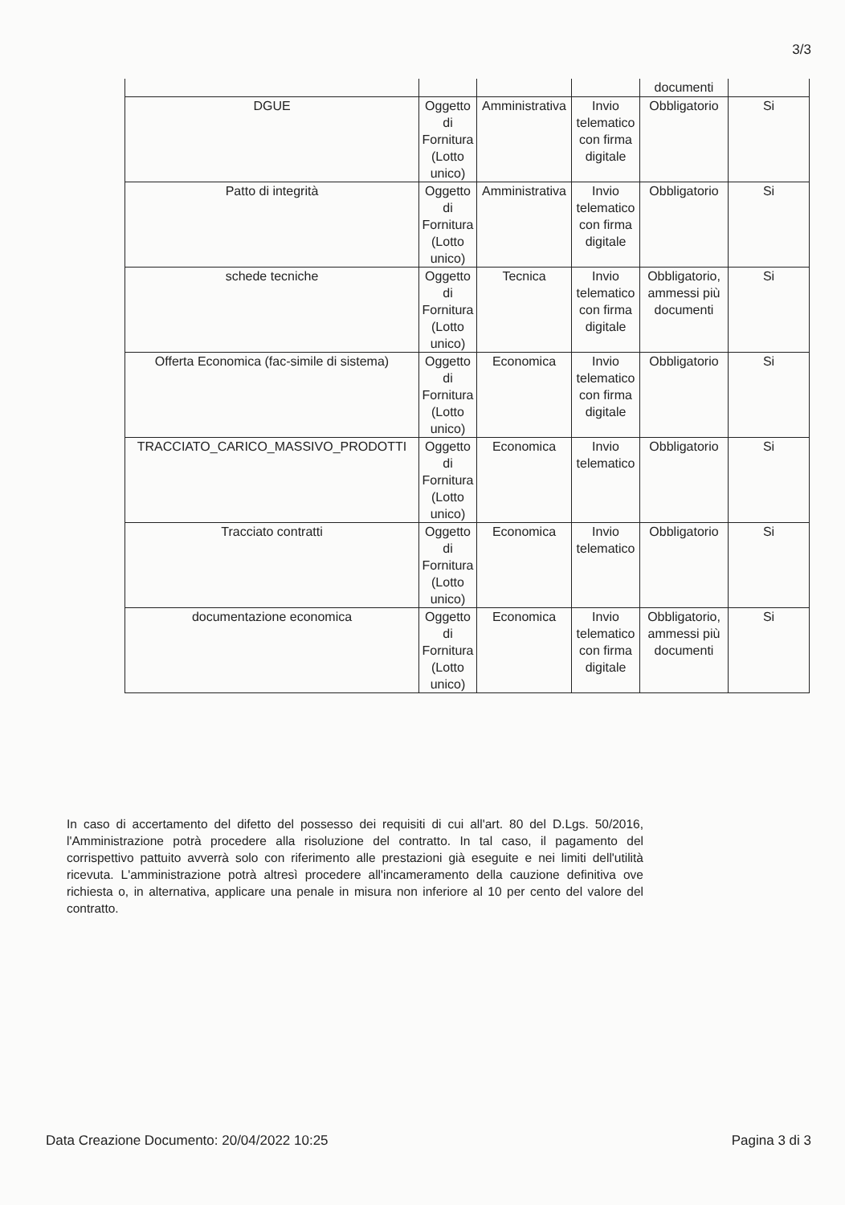3/3
| | | | | documenti | |
| DGUE | Oggetto di Fornitura (Lotto unico) | Amministrativa | Invio telematico con firma digitale | Obbligatorio | Si |
| Patto di integrità | Oggetto di Fornitura (Lotto unico) | Amministrativa | Invio telematico con firma digitale | Obbligatorio | Si |
| schede tecniche | Oggetto di Fornitura (Lotto unico) | Tecnica | Invio telematico con firma digitale | Obbligatorio, ammessi più documenti | Si |
| Offerta Economica (fac-simile di sistema) | Oggetto di Fornitura (Lotto unico) | Economica | Invio telematico con firma digitale | Obbligatorio | Si |
| TRACCIATO_CARICO_MASSIVO_PRODOTTI | Oggetto di Fornitura (Lotto unico) | Economica | Invio telematico | Obbligatorio | Si |
| Tracciato contratti | Oggetto di Fornitura (Lotto unico) | Economica | Invio telematico | Obbligatorio | Si |
| documentazione economica | Oggetto di Fornitura (Lotto unico) | Economica | Invio telematico con firma digitale | Obbligatorio, ammessi più documenti | Si |
In caso di accertamento del difetto del possesso dei requisiti di cui all'art. 80 del D.Lgs. 50/2016, l'Amministrazione potrà procedere alla risoluzione del contratto. In tal caso, il pagamento del corrispettivo pattuito avverrà solo con riferimento alle prestazioni già eseguite e nei limiti dell'utilità ricevuta. L'amministrazione potrà altresì procedere all'incameramento della cauzione definitiva ove richiesta o, in alternativa, applicare una penale in misura non inferiore al 10 per cento del valore del contratto.
Data Creazione Documento: 20/04/2022 10:25
Pagina 3 di 3